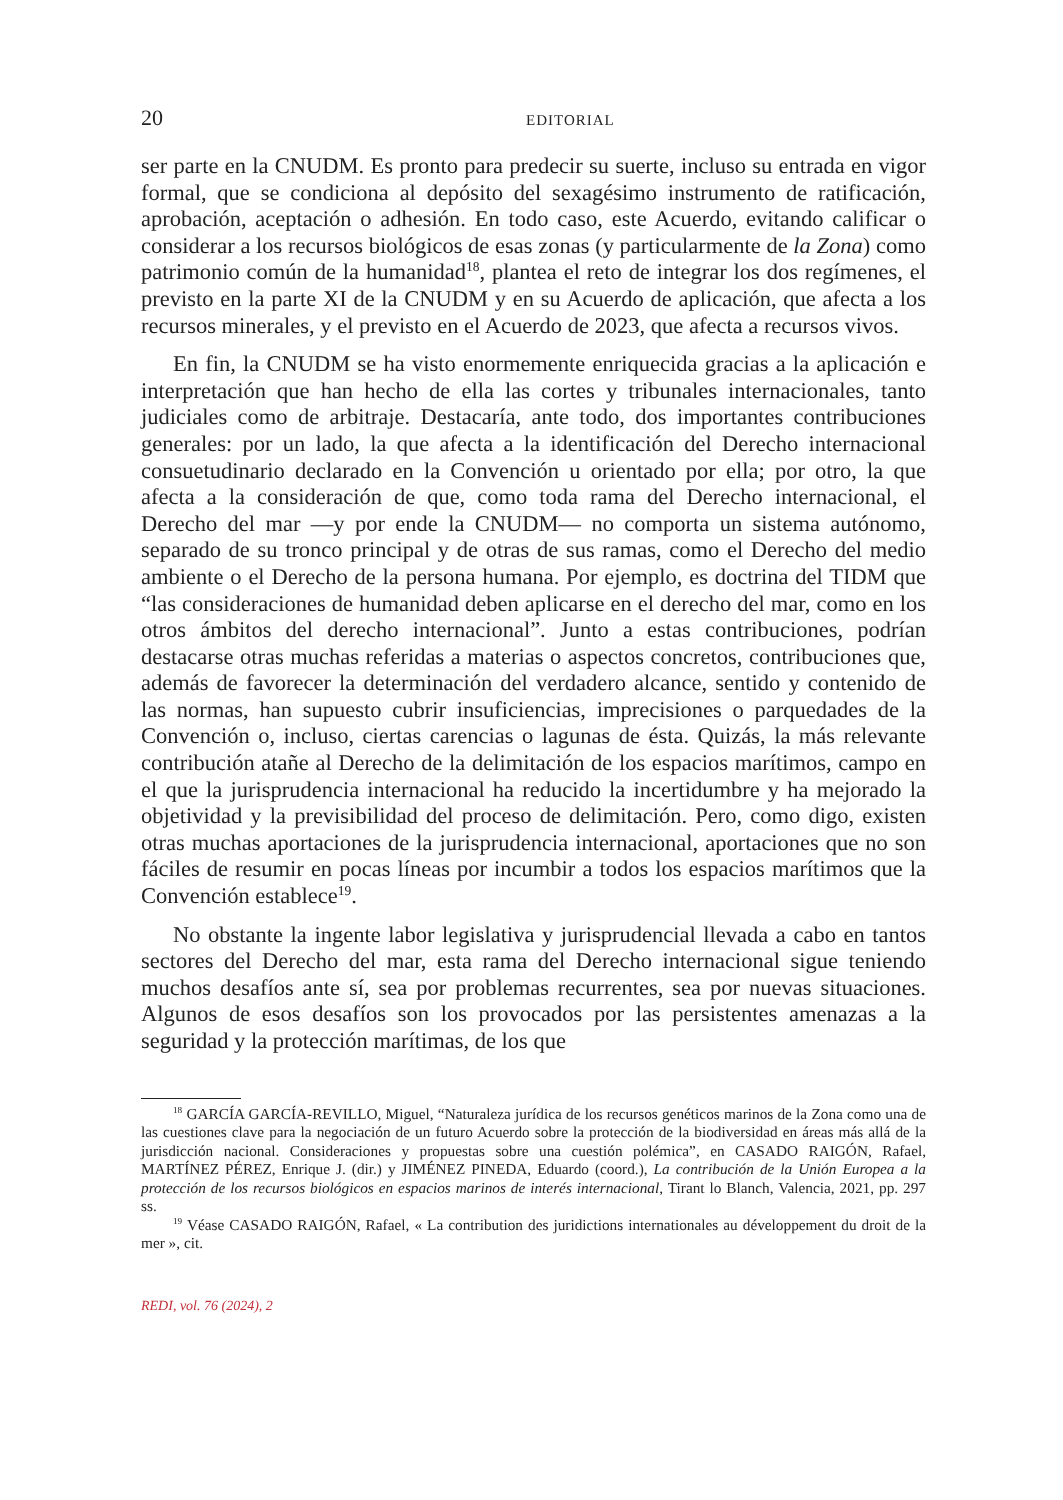20 EDITORIAL
ser parte en la CNUDM. Es pronto para predecir su suerte, incluso su entrada en vigor formal, que se condiciona al depósito del sexagésimo instrumento de ratificación, aprobación, aceptación o adhesión. En todo caso, este Acuerdo, evitando calificar o considerar a los recursos biológicos de esas zonas (y particularmente de la Zona) como patrimonio común de la humanidad<sup>18</sup>, plantea el reto de integrar los dos regímenes, el previsto en la parte XI de la CNUDM y en su Acuerdo de aplicación, que afecta a los recursos minerales, y el previsto en el Acuerdo de 2023, que afecta a recursos vivos.
En fin, la CNUDM se ha visto enormemente enriquecida gracias a la aplicación e interpretación que han hecho de ella las cortes y tribunales internacionales, tanto judiciales como de arbitraje. Destacaría, ante todo, dos importantes contribuciones generales: por un lado, la que afecta a la identificación del Derecho internacional consuetudinario declarado en la Convención u orientado por ella; por otro, la que afecta a la consideración de que, como toda rama del Derecho internacional, el Derecho del mar —y por ende la CNUDM— no comporta un sistema autónomo, separado de su tronco principal y de otras de sus ramas, como el Derecho del medio ambiente o el Derecho de la persona humana. Por ejemplo, es doctrina del TIDM que “las consideraciones de humanidad deben aplicarse en el derecho del mar, como en los otros ámbitos del derecho internacional”. Junto a estas contribuciones, podrían destacarse otras muchas referidas a materias o aspectos concretos, contribuciones que, además de favorecer la determinación del verdadero alcance, sentido y contenido de las normas, han supuesto cubrir insuficiencias, imprecisiones o parquedades de la Convención o, incluso, ciertas carencias o lagunas de ésta. Quizás, la más relevante contribución atañe al Derecho de la delimitación de los espacios marítimos, campo en el que la jurisprudencia internacional ha reducido la incertidumbre y ha mejorado la objetividad y la previsibilidad del proceso de delimitación. Pero, como digo, existen otras muchas aportaciones de la jurisprudencia internacional, aportaciones que no son fáciles de resumir en pocas líneas por incumbir a todos los espacios marítimos que la Convención establece<sup>19</sup>.
No obstante la ingente labor legislativa y jurisprudencial llevada a cabo en tantos sectores del Derecho del mar, esta rama del Derecho internacional sigue teniendo muchos desafíos ante sí, sea por problemas recurrentes, sea por nuevas situaciones. Algunos de esos desafíos son los provocados por las persistentes amenazas a la seguridad y la protección marítimas, de los que
<sup>18</sup> GARCÍA GARCÍA-REVILLO, Miguel, “Naturaleza jurídica de los recursos genéticos marinos de la Zona como una de las cuestiones clave para la negociación de un futuro Acuerdo sobre la protección de la biodiversidad en áreas más allá de la jurisdicción nacional. Consideraciones y propuestas sobre una cuestión polémica”, en CASADO RAIGÓN, Rafael, MARTÍNEZ PÉREZ, Enrique J. (dir.) y JIMÉNEZ PINEDA, Eduardo (coord.), La contribución de la Unión Europea a la protección de los recursos biológicos en espacios marinos de interés internacional, Tirant lo Blanch, Valencia, 2021, pp. 297 ss.
<sup>19</sup> Véase CASADO RAIGÓN, Rafael, « La contribution des juridictions internationales au développement du droit de la mer », cit.
REDI, vol. 76 (2024), 2